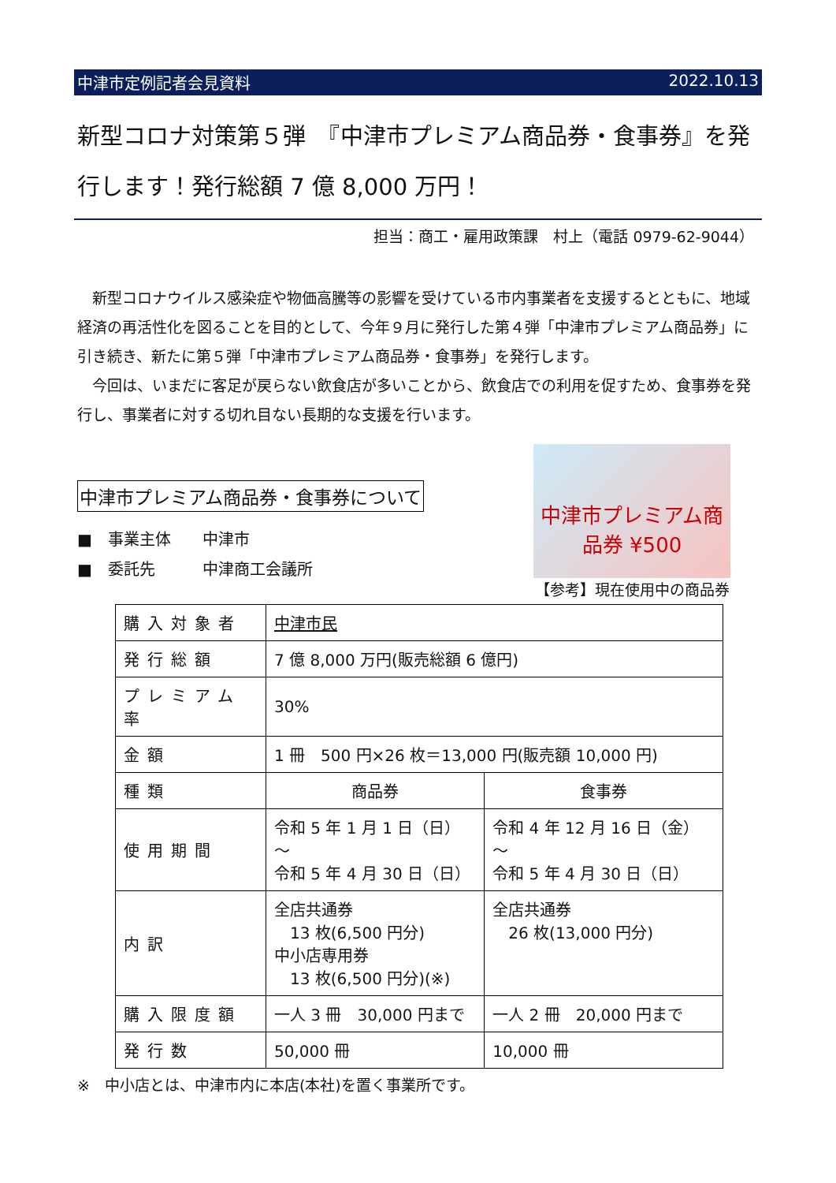中津市定例記者会見資料 2022.10.13
新型コロナ対策第５弾　『中津市プレミアム商品券・食事券』を発行します！発行総額 7 億 8,000 万円！
担当：商工・雇用政策課　村上（電話 0979-62-9044）
新型コロナウイルス感染症や物価高騰等の影響を受けている市内事業者を支援するとともに、地域経済の再活性化を図ることを目的として、今年９月に発行した第４弾「中津市プレミアム商品券」に引き続き、新たに第５弾「中津市プレミアム商品券・食事券」を発行します。
今回は、いまだに客足が戻らない飲食店が多いことから、飲食店での利用を促すため、食事券を発行し、事業者に対する切れ目ない長期的な支援を行います。
中津市プレミアム商品券・食事券について
■　事業主体　　中津市
■　委託先　　　中津商工会議所
中津市プレミアム商品券 ¥500
【参考】現在使用中の商品券
| 購入対象者 | 中津市民 | |
| 発行総額 | 7 億 8,000 万円(販売総額 6 億円) | |
| プレミアム率 | 30% | |
| 金額 | 1 冊 500 円×26 枚＝13,000 円(販売額 10,000 円) | |
| 種類 | 商品券 | 食事券 |
| 使用期間 | 令和 5 年 1 月 1 日（日）～ 令和 5 年 4 月 30 日（日） | 令和 4 年 12 月 16 日（金）～ 令和 5 年 4 月 30 日（日） |
| 内訳 | 全店共通券 13 枚(6,500 円分) 中小店専用券 13 枚(6,500 円分)(※) | 全店共通券 26 枚(13,000 円分) |
| 購入限度額 | 一人 3 冊 30,000 円まで | 一人 2 冊 20,000 円まで |
| 発行数 | 50,000 冊 | 10,000 冊 |
※　中小店とは、中津市内に本店(本社)を置く事業所です。